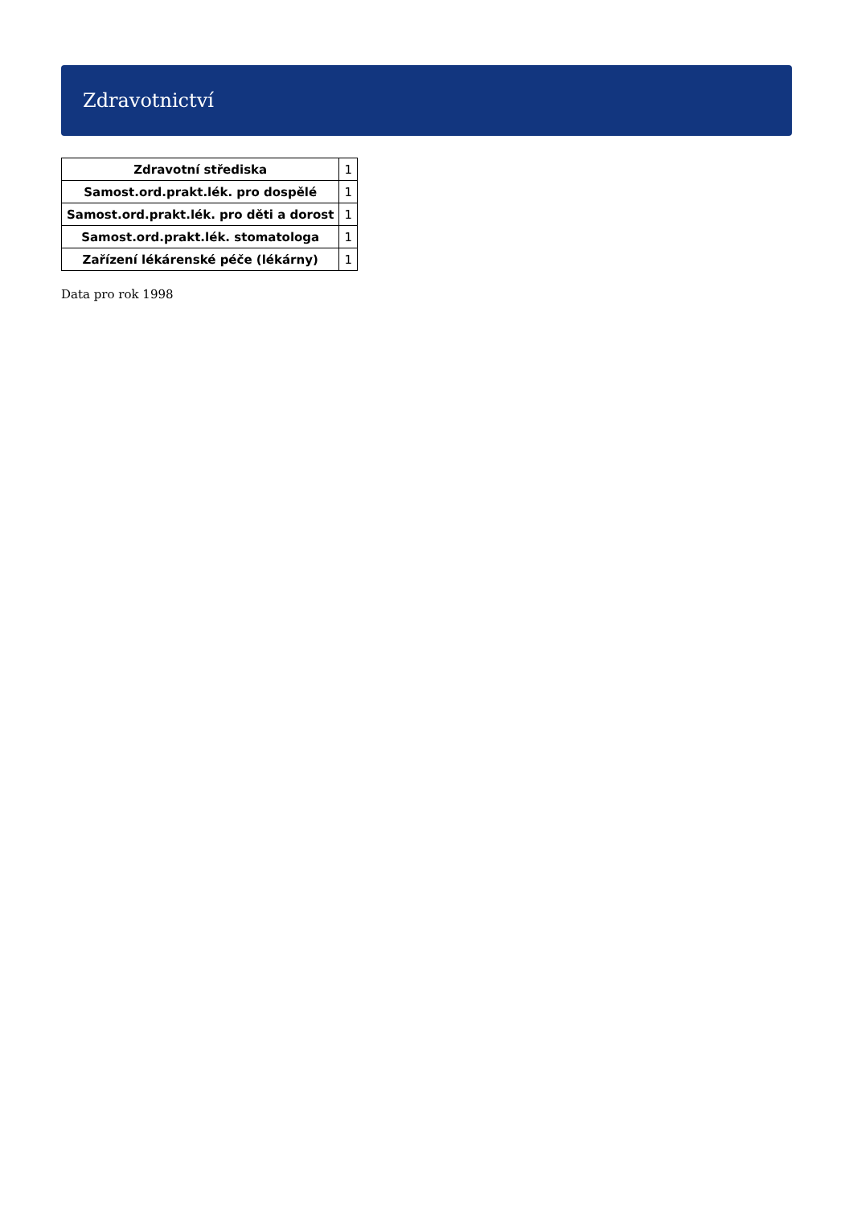Zdravotnictví
| Zdravotní střediska | 1 |
| Samost.ord.prakt.lék. pro dospělé | 1 |
| Samost.ord.prakt.lék. pro děti a dorost | 1 |
| Samost.ord.prakt.lék. stomatologa | 1 |
| Zařízení lékárenské péče (lékárny) | 1 |
Data pro rok 1998